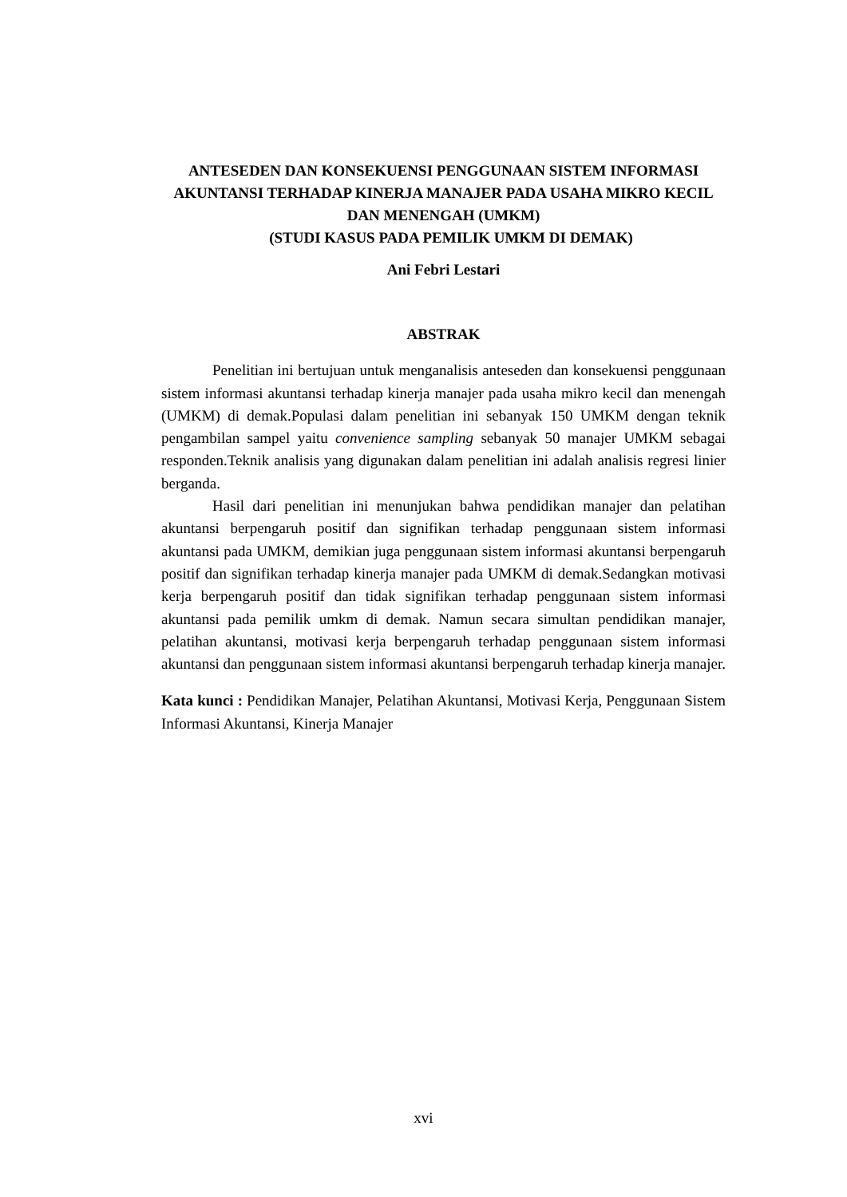ANTESEDEN DAN KONSEKUENSI PENGGUNAAN SISTEM INFORMASI AKUNTANSI TERHADAP KINERJA MANAJER PADA USAHA MIKRO KECIL DAN MENENGAH (UMKM)
(STUDI KASUS PADA PEMILIK UMKM DI DEMAK)
Ani Febri Lestari
ABSTRAK
Penelitian ini bertujuan untuk menganalisis anteseden dan konsekuensi penggunaan sistem informasi akuntansi terhadap kinerja manajer pada usaha mikro kecil dan menengah (UMKM) di demak.Populasi dalam penelitian ini sebanyak 150 UMKM dengan teknik pengambilan sampel yaitu convenience sampling sebanyak 50 manajer UMKM sebagai responden.Teknik analisis yang digunakan dalam penelitian ini adalah analisis regresi linier berganda.
Hasil dari penelitian ini menunjukan bahwa pendidikan manajer dan pelatihan akuntansi berpengaruh positif dan signifikan terhadap penggunaan sistem informasi akuntansi pada UMKM, demikian juga penggunaan sistem informasi akuntansi berpengaruh positif dan signifikan terhadap kinerja manajer pada UMKM di demak.Sedangkan motivasi kerja berpengaruh positif dan tidak signifikan terhadap penggunaan sistem informasi akuntansi pada pemilik umkm di demak. Namun secara simultan pendidikan manajer, pelatihan akuntansi, motivasi kerja berpengaruh terhadap penggunaan sistem informasi akuntansi dan penggunaan sistem informasi akuntansi berpengaruh terhadap kinerja manajer.
Kata kunci : Pendidikan Manajer, Pelatihan Akuntansi, Motivasi Kerja, Penggunaan Sistem Informasi Akuntansi, Kinerja Manajer
xvi